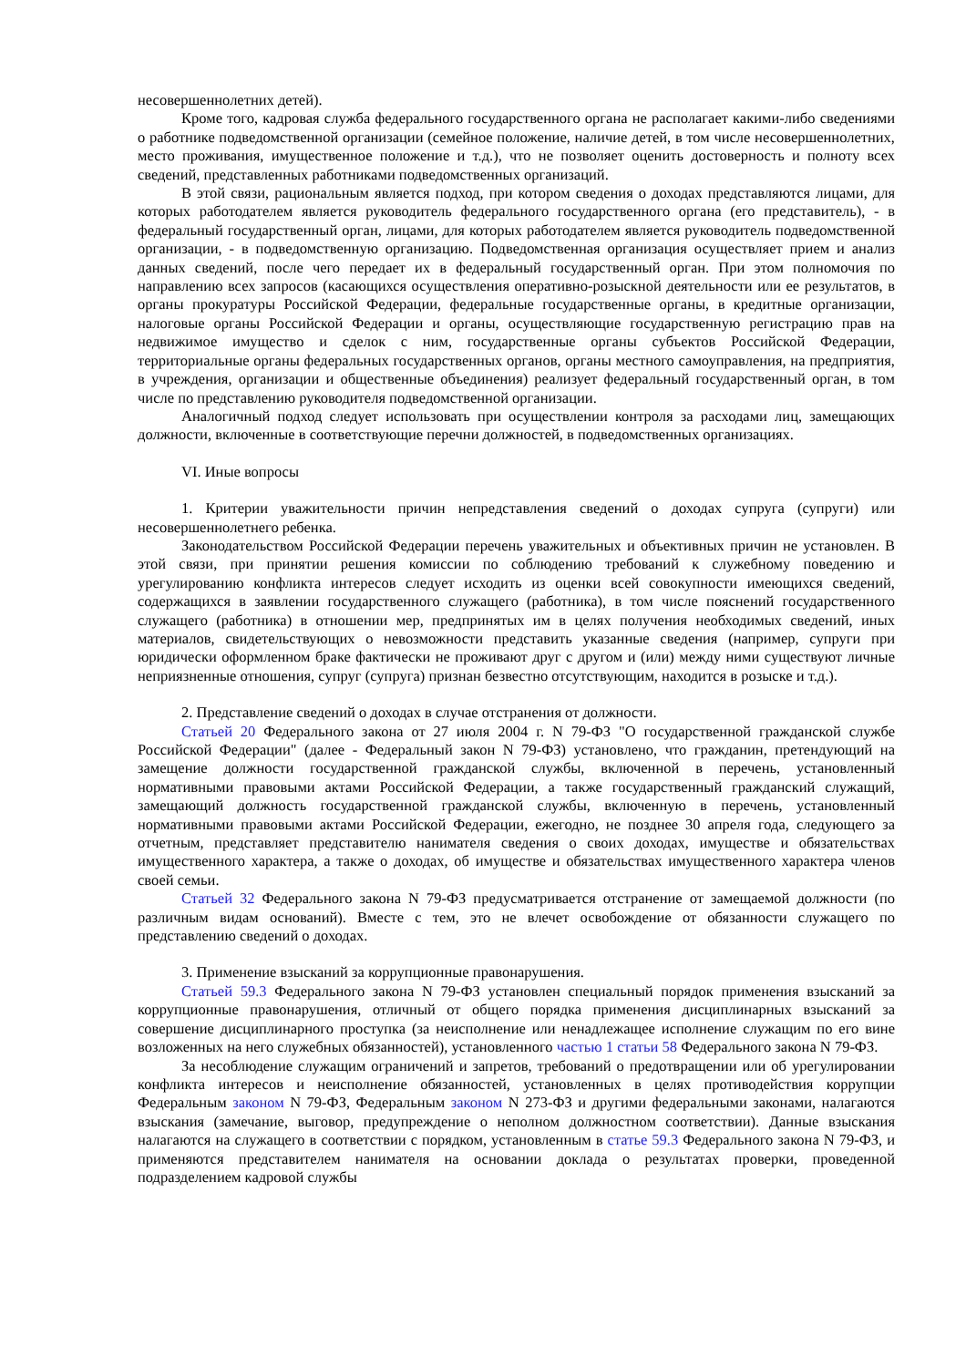несовершеннолетних детей).
Кроме того, кадровая служба федерального государственного органа не располагает какими-либо сведениями о работнике подведомственной организации (семейное положение, наличие детей, в том числе несовершеннолетних, место проживания, имущественное положение и т.д.), что не позволяет оценить достоверность и полноту всех сведений, представленных работниками подведомственных организаций.
В этой связи, рациональным является подход, при котором сведения о доходах представляются лицами, для которых работодателем является руководитель федерального государственного органа (его представитель), - в федеральный государственный орган, лицами, для которых работодателем является руководитель подведомственной организации, - в подведомственную организацию. Подведомственная организация осуществляет прием и анализ данных сведений, после чего передает их в федеральный государственный орган. При этом полномочия по направлению всех запросов (касающихся осуществления оперативно-розыскной деятельности или ее результатов, в органы прокуратуры Российской Федерации, федеральные государственные органы, в кредитные организации, налоговые органы Российской Федерации и органы, осуществляющие государственную регистрацию прав на недвижимое имущество и сделок с ним, государственные органы субъектов Российской Федерации, территориальные органы федеральных государственных органов, органы местного самоуправления, на предприятия, в учреждения, организации и общественные объединения) реализует федеральный государственный орган, в том числе по представлению руководителя подведомственной организации.
Аналогичный подход следует использовать при осуществлении контроля за расходами лиц, замещающих должности, включенные в соответствующие перечни должностей, в подведомственных организациях.
VI. Иные вопросы
1. Критерии уважительности причин непредставления сведений о доходах супруга (супруги) или несовершеннолетнего ребенка.
Законодательством Российской Федерации перечень уважительных и объективных причин не установлен. В этой связи, при принятии решения комиссии по соблюдению требований к служебному поведению и урегулированию конфликта интересов следует исходить из оценки всей совокупности имеющихся сведений, содержащихся в заявлении государственного служащего (работника), в том числе пояснений государственного служащего (работника) в отношении мер, предпринятых им в целях получения необходимых сведений, иных материалов, свидетельствующих о невозможности представить указанные сведения (например, супруги при юридически оформленном браке фактически не проживают друг с другом и (или) между ними существуют личные неприязненные отношения, супруг (супруга) признан безвестно отсутствующим, находится в розыске и т.д.).
2. Представление сведений о доходах в случае отстранения от должности.
Статьей 20 Федерального закона от 27 июля 2004 г. N 79-ФЗ "О государственной гражданской службе Российской Федерации" (далее - Федеральный закон N 79-ФЗ) установлено, что гражданин, претендующий на замещение должности государственной гражданской службы, включенной в перечень, установленный нормативными правовыми актами Российской Федерации, а также государственный гражданский служащий, замещающий должность государственной гражданской службы, включенную в перечень, установленный нормативными правовыми актами Российской Федерации, ежегодно, не позднее 30 апреля года, следующего за отчетным, представляет представителю нанимателя сведения о своих доходах, имуществе и обязательствах имущественного характера, а также о доходах, об имуществе и обязательствах имущественного характера членов своей семьи.
Статьей 32 Федерального закона N 79-ФЗ предусматривается отстранение от замещаемой должности (по различным видам оснований). Вместе с тем, это не влечет освобождение от обязанности служащего по представлению сведений о доходах.
3. Применение взысканий за коррупционные правонарушения.
Статьей 59.3 Федерального закона N 79-ФЗ установлен специальный порядок применения взысканий за коррупционные правонарушения, отличный от общего порядка применения дисциплинарных взысканий за совершение дисциплинарного проступка (за неисполнение или ненадлежащее исполнение служащим по его вине возложенных на него служебных обязанностей), установленного частью 1 статьи 58 Федерального закона N 79-ФЗ.
За несоблюдение служащим ограничений и запретов, требований о предотвращении или об урегулировании конфликта интересов и неисполнение обязанностей, установленных в целях противодействия коррупции Федеральным законом N 79-ФЗ, Федеральным законом N 273-ФЗ и другими федеральными законами, налагаются взыскания (замечание, выговор, предупреждение о неполном должностном соответствии). Данные взыскания налагаются на служащего в соответствии с порядком, установленным в статье 59.3 Федерального закона N 79-ФЗ, и применяются представителем нанимателя на основании доклада о результатах проверки, проведенной подразделением кадровой службы